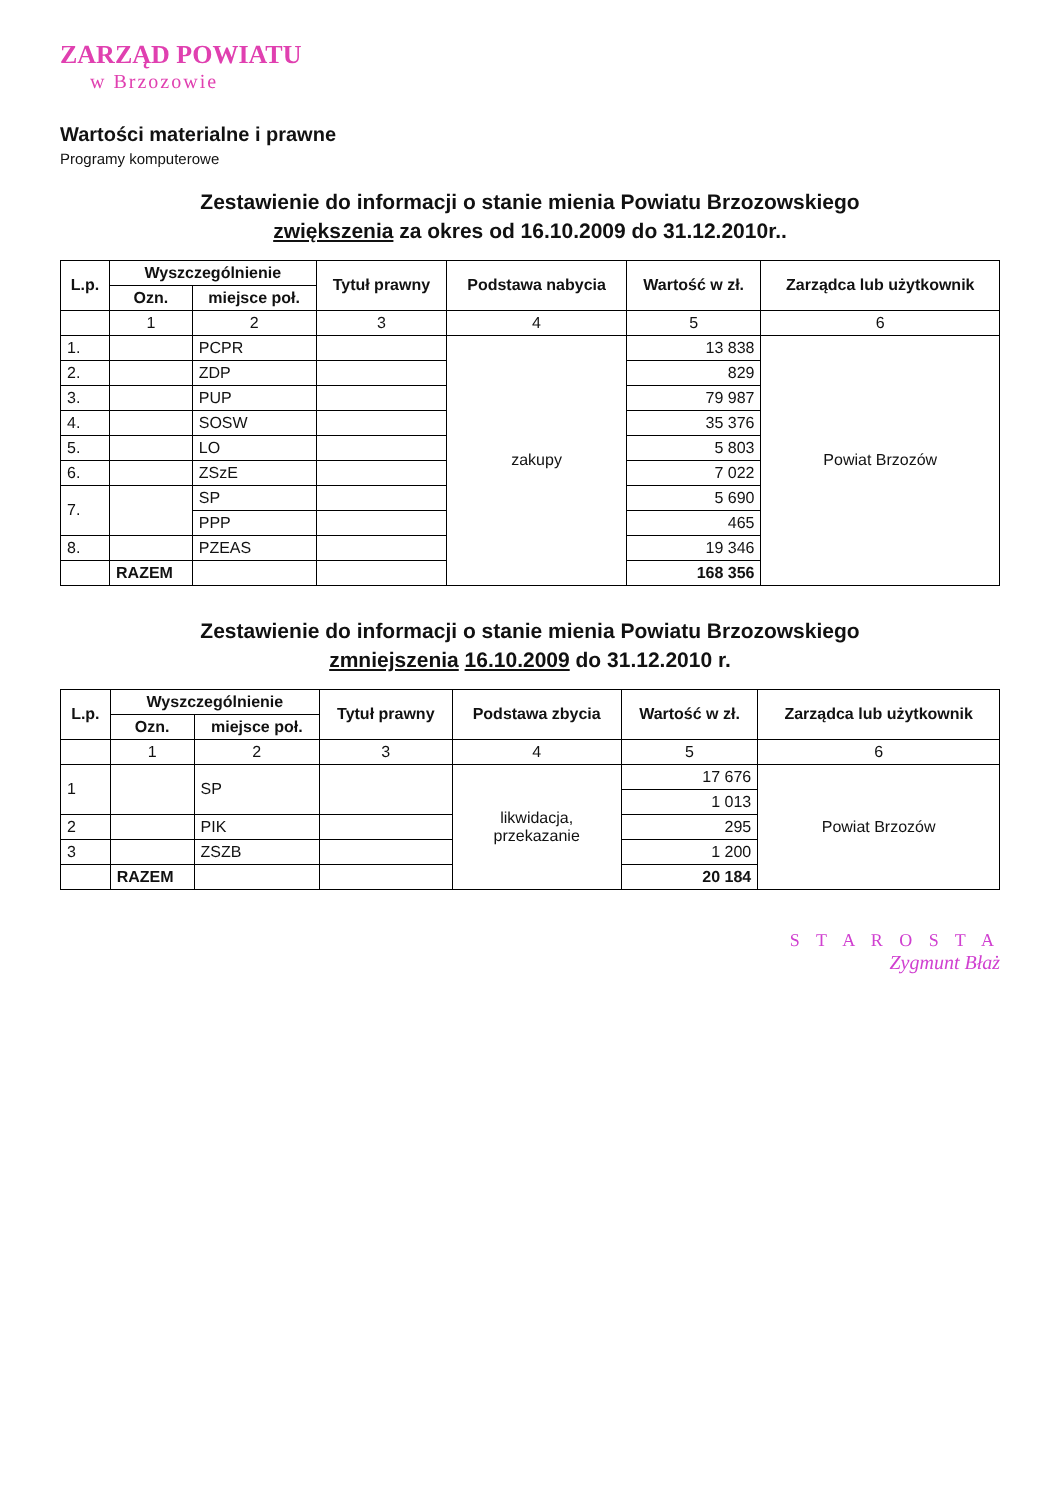ZARZĄD POWIATU
w Brzozowie
Wartości materialne i prawne
Programy komputerowe
Zestawienie do informacji o stanie mienia Powiatu Brzozowskiego
zwiększenia za okres od 16.10.2009 do 31.12.2010r..
| L.p. | Wyszczególnienie | | Tytuł prawny | Podstawa nabycia | Wartość w zł. | Zarządca lub użytkownik |
| --- | --- | --- | --- | --- | --- | --- |
| | Ozn. | miejsce poł. | | | | |
| | 1 | 2 | 3 | 4 | 5 | 6 |
| 1. | | PCPR | | zakupy | 13 838 | Powiat Brzozów |
| 2. | | ZDP | | | 829 | |
| 3. | | PUP | | | 79 987 | |
| 4. | | SOSW | | | 35 376 | |
| 5. | | LO | | | 5 803 | |
| 6. | | ZSzE | | | 7 022 | |
| 7. | | SP | | | 5 690 | |
| | | PPP | | | 465 | |
| 8. | | PZEAS | | | 19 346 | |
| | RAZEM | | | | 168 356 | |
Zestawienie do informacji o stanie mienia Powiatu Brzozowskiego
zmniejszenia 16.10.2009 do 31.12.2010 r.
| L.p. | Wyszczególnienie | | Tytuł prawny | Podstawa zbycia | Wartość w zł. | Zarządca lub użytkownik |
| --- | --- | --- | --- | --- | --- | --- |
| | Ozn. | miejsce poł. | | | | |
| | 1 | 2 | 3 | 4 | 5 | 6 |
| 1 | | SP | | likwidacja, przekazanie | 17 676 | Powiat Brzozów |
| | | | | | 1 013 | |
| 2 | | PIK | | | 295 | |
| 3 | | ZSZB | | | 1 200 | |
| | RAZEM | | | | 20 184 | |
S T A R O S T A
Zygmunt Błaż